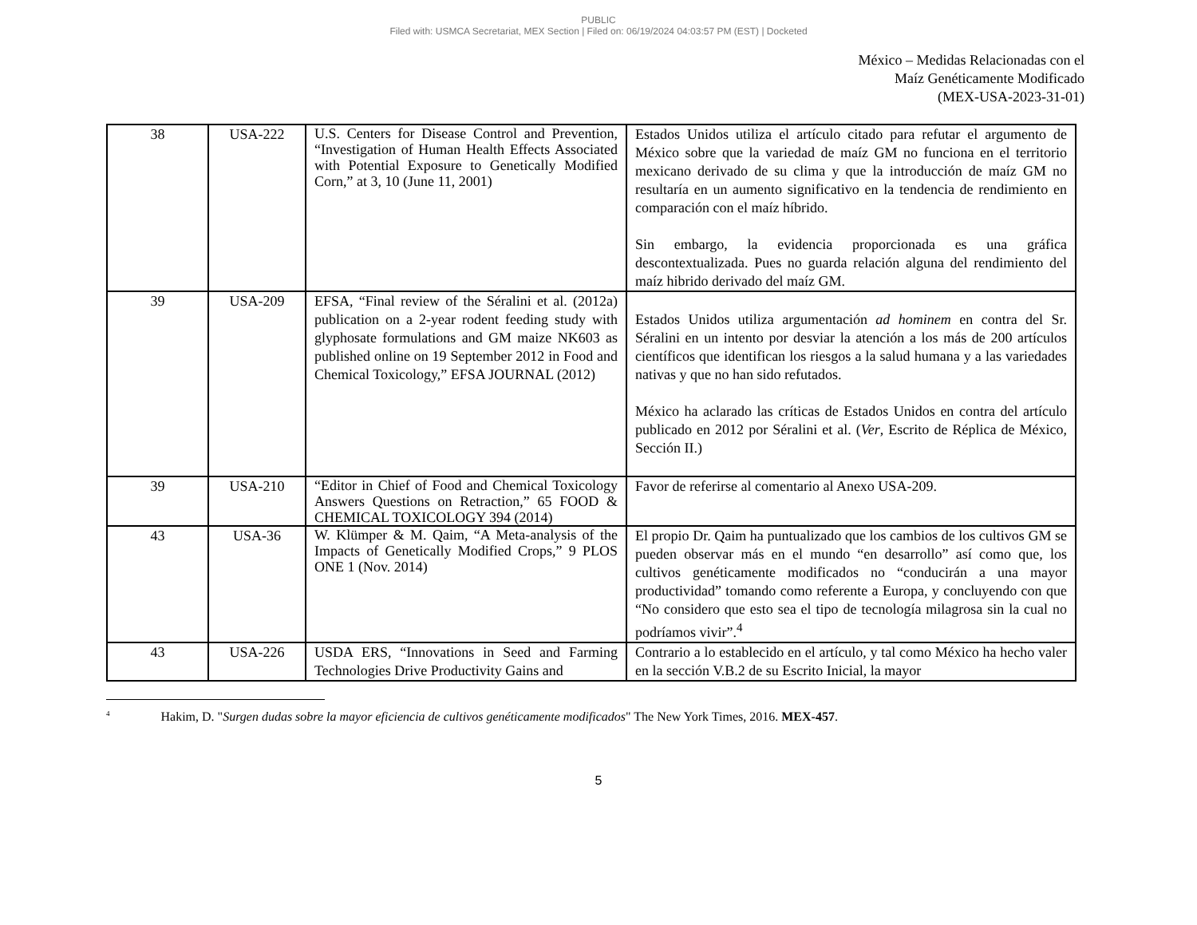PUBLIC
Filed with: USMCA Secretariat, MEX Section | Filed on: 06/19/2024 04:03:57 PM (EST) | Docketed
México – Medidas Relacionadas con el
Maíz Genéticamente Modificado
(MEX-USA-2023-31-01)
| 38 | USA-222 | U.S. Centers for Disease Control and Prevention, “Investigation of Human Health Effects Associated with Potential Exposure to Genetically Modified Corn,” at 3, 10 (June 11, 2001) | Estados Unidos utiliza el artículo citado para refutar el argumento de México sobre que la variedad de maíz GM no funciona en el territorio mexicano derivado de su clima y que la introducción de maíz GM no resultaría en un aumento significativo en la tendencia de rendimiento en comparación con el maíz híbrido. Sin embargo, la evidencia proporcionada es una gráfica descontextualizada. Pues no guarda relación alguna del rendimiento del maíz hibrido derivado del maíz GM. |
| 39 | USA-209 | EFSA, “Final review of the Séralini et al. (2012a) publication on a 2-year rodent feeding study with glyphosate formulations and GM maize NK603 as published online on 19 September 2012 in Food and Chemical Toxicology,” EFSA JOURNAL (2012) | Estados Unidos utiliza argumentación ad hominem en contra del Sr. Séralini en un intento por desviar la atención a los más de 200 artículos científicos que identifican los riesgos a la salud humana y a las variedades nativas y que no han sido refutados. México ha aclarado las críticas de Estados Unidos en contra del artículo publicado en 2012 por Séralini et al. ( Ver , Escrito de Réplica de México, Sección II.) |
| 39 | USA-210 | “Editor in Chief of Food and Chemical Toxicology Answers Questions on Retraction,” 65 FOOD & CHEMICAL TOXICOLOGY 394 (2014) | Favor de referirse al comentario al Anexo USA-209. |
| 43 | USA-36 | W. Klümper & M. Qaim, “A Meta-analysis of the Impacts of Genetically Modified Crops,” 9 PLOS ONE 1 (Nov. 2014) | El propio Dr. Qaim ha puntualizado que los cambios de los cultivos GM se pueden observar más en el mundo “en desarrollo” así como que, los cultivos genéticamente modificados no “conducirán a una mayor productividad” tomando como referente a Europa, y concluyendo con que “No considero que esto sea el tipo de tecnología milagrosa sin la cual no podríamos vivir”.<sup>4</sup> |
| 43 | USA-226 | USDA ERS, “Innovations in Seed and Farming Technologies Drive Productivity Gains and | Contrario a lo establecido en el artículo, y tal como México ha hecho valer en la sección V.B.2 de su Escrito Inicial, la mayor |
<sup>4</sup> Hakim, D. "Surgen dudas sobre la mayor eficiencia de cultivos genéticamente modificados" The New York Times, 2016. MEX-457.
5